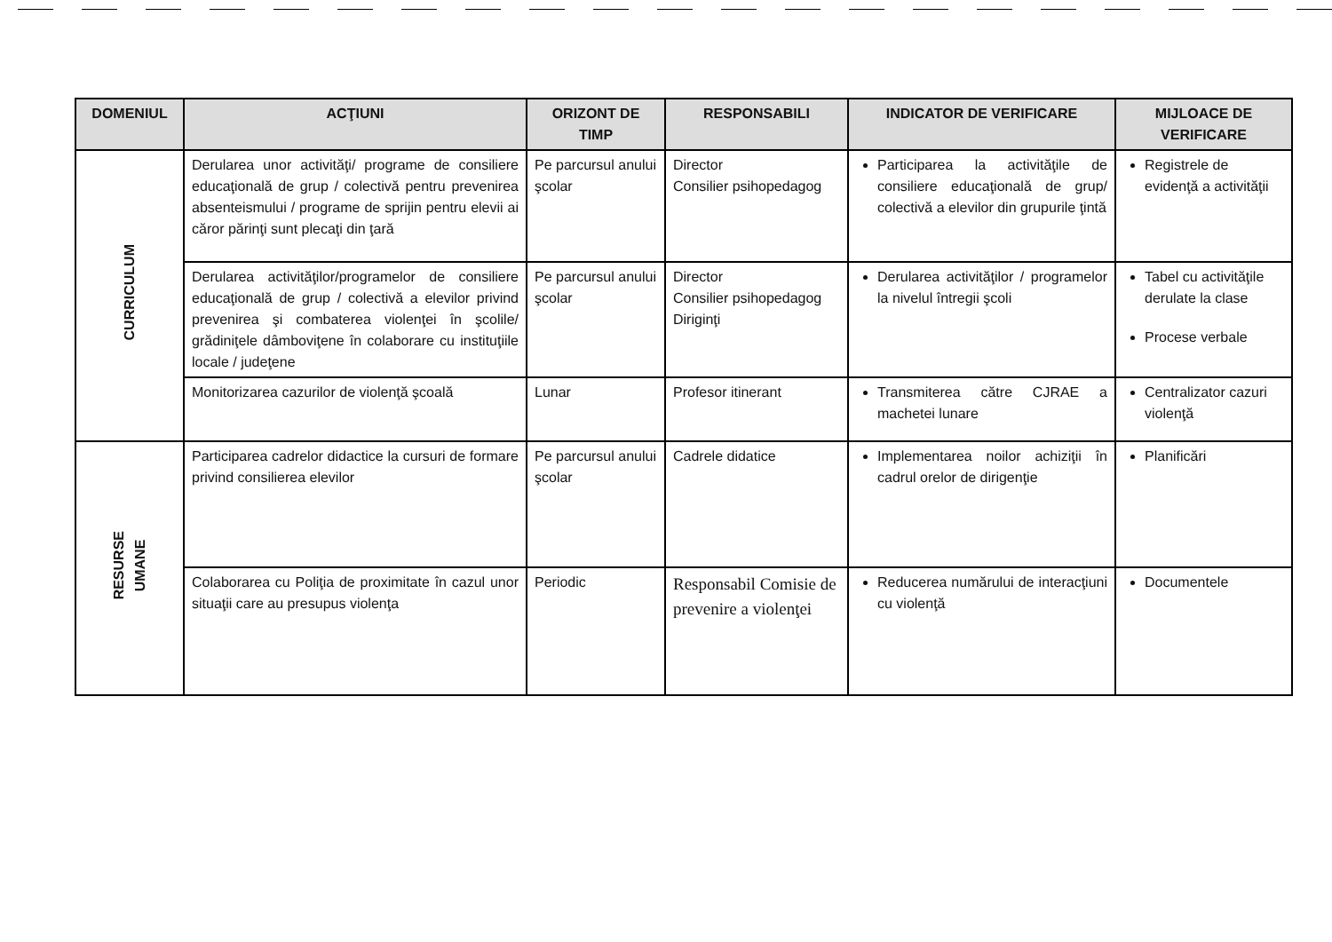| DOMENIUL | ACŢIUNI | ORIZONT DE TIMP | RESPONSABILI | INDICATOR DE VERIFICARE | MIJLOACE DE VERIFICARE |
| --- | --- | --- | --- | --- | --- |
| CURRICULUM | Derularea unor activităţi/ programe de consiliere educaţională de grup / colectivă pentru prevenirea absenteismului / programe de sprijin pentru elevii ai căror părinţi sunt plecaţi din ţară | Pe parcursul anului şcolar | Director Consilier psihopedagog | Participarea la activităţile de consiliere educaţională de grup/ colectivă a elevilor din grupurile ţintă | Registrele de evidenţă a activităţii |
| | Derularea activităţilor/programelor de consiliere educaţională de grup / colectivă a elevilor privind prevenirea şi combaterea violenţei în şcolile/ grădiniţele dâmboviţene în colaborare cu instituţiile locale / judeţene | Pe parcursul anului şcolar | Director Consilier psihopedagog Diriginţi | Derularea activităţilor / programelor la nivelul întregii şcoli | Tabel cu activităţile derulate la clase Procese verbale |
| | Monitorizarea cazurilor de violenţă şcoală | Lunar | Profesor itinerant | Transmiterea către CJRAE a machetei lunare | Centralizator cazuri violenţă |
| RESURSE UMANE | Participarea cadrelor didactice la cursuri de formare privind consilierea elevilor | Pe parcursul anului şcolar | Cadrele didatice | Implementarea noilor achiziţii în cadrul orelor de dirigenţie | Planificări |
| | Colaborarea cu Poliţia de proximitate în cazul unor situaţii care au presupus violenţa | Periodic | Responsabil Comisie de prevenire a violenţei | Reducerea numărului de interacţiuni cu violenţă | Documentele |